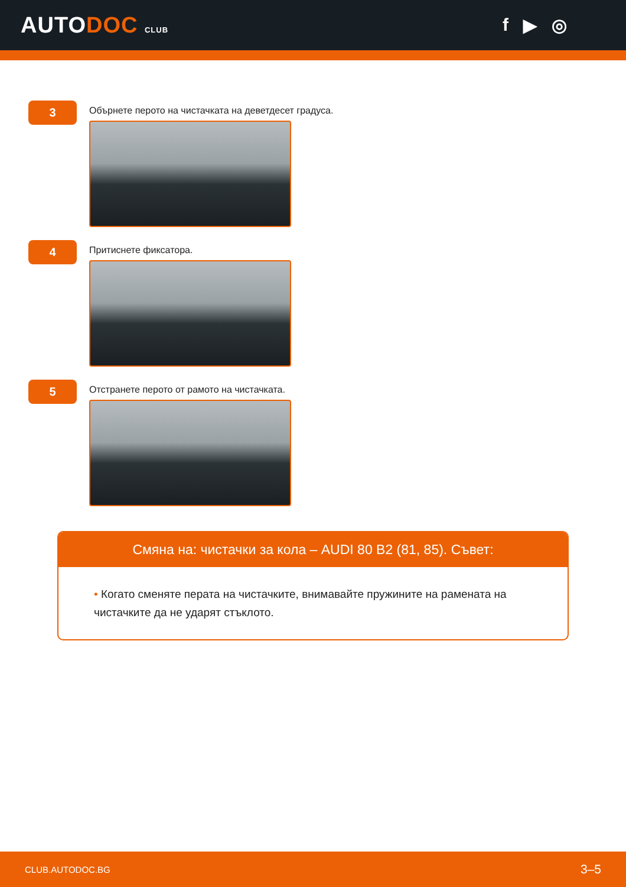AUTODOC CLUB
f ▶ ◎
3
Обърнете перото на чистачката на деветдесет градуса.
4
Притиснете фиксатора.
5
Отстранете перото от рамото на чистачката.
Смяна на: чистачки за кола – AUDI 80 B2 (81, 85). Съвет:
• Когато сменяте перата на чистачките, внимавайте пружините на рамената на чистачките да не ударят стъклото.
CLUB.AUTODOC.BG 3–5